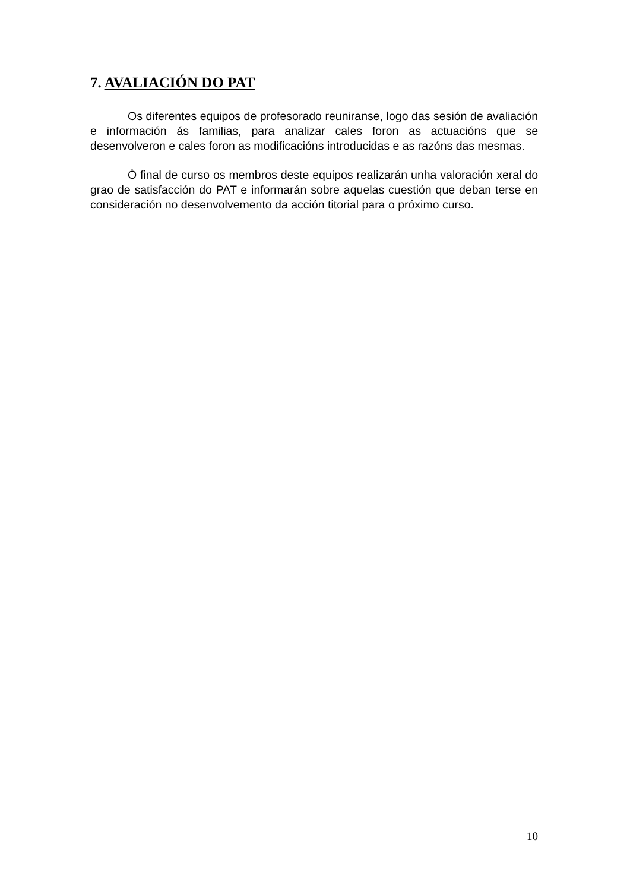7. AVALIACIÓN DO PAT
Os diferentes equipos de profesorado reuniranse, logo das sesión de avaliación e información ás familias, para analizar cales foron as actuacións que se desenvolveron e cales foron as modificacións introducidas e as razóns das mesmas.
Ó final de curso os membros deste equipos realizarán unha valoración xeral do grao de satisfacción do PAT e informarán sobre aquelas cuestión que deban terse en consideración no desenvolvemento da acción titorial para o próximo curso.
10